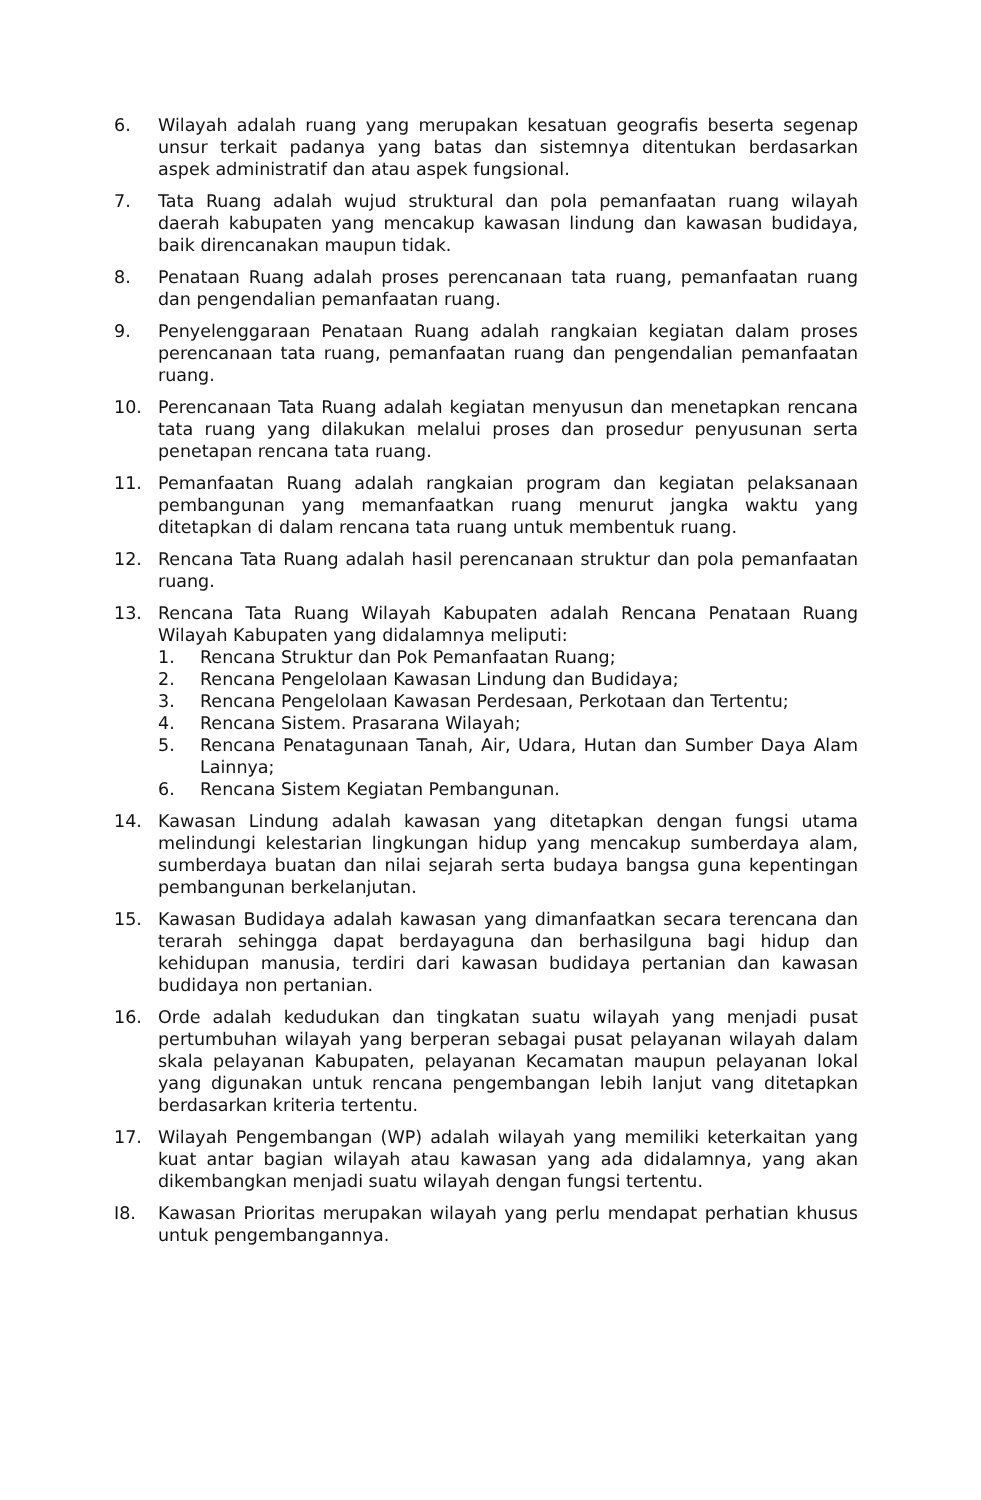6. Wilayah adalah ruang yang merupakan kesatuan geografis beserta segenap unsur terkait padanya yang batas dan sistemnya ditentukan berdasarkan aspek administratif dan atau aspek fungsional.
7. Tata Ruang adalah wujud struktural dan pola pemanfaatan ruang wilayah daerah kabupaten yang mencakup kawasan lindung dan kawasan budidaya, baik direncanakan maupun tidak.
8. Penataan Ruang adalah proses perencanaan tata ruang, pemanfaatan ruang dan pengendalian pemanfaatan ruang.
9. Penyelenggaraan Penataan Ruang adalah rangkaian kegiatan dalam proses perencanaan tata ruang, pemanfaatan ruang dan pengendalian pemanfaatan ruang.
10. Perencanaan Tata Ruang adalah kegiatan menyusun dan menetapkan rencana tata ruang yang dilakukan melalui proses dan prosedur penyusunan serta penetapan rencana tata ruang.
11. Pemanfaatan Ruang adalah rangkaian program dan kegiatan pelaksanaan pembangunan yang memanfaatkan ruang menurut jangka waktu yang ditetapkan di dalam rencana tata ruang untuk membentuk ruang.
12. Rencana Tata Ruang adalah hasil perencanaan struktur dan pola pemanfaatan ruang.
13. Rencana Tata Ruang Wilayah Kabupaten adalah Rencana Penataan Ruang Wilayah Kabupaten yang didalamnya meliputi:
1. Rencana Struktur dan Pok Pemanfaatan Ruang;
2. Rencana Pengelolaan Kawasan Lindung dan Budidaya;
3. Rencana Pengelolaan Kawasan Perdesaan, Perkotaan dan Tertentu;
4. Rencana Sistem. Prasarana Wilayah;
5. Rencana Penatagunaan Tanah, Air, Udara, Hutan dan Sumber Daya Alam Lainnya;
6. Rencana Sistem Kegiatan Pembangunan.
14. Kawasan Lindung adalah kawasan yang ditetapkan dengan fungsi utama melindungi kelestarian lingkungan hidup yang mencakup sumberdaya alam, sumberdaya buatan dan nilai sejarah serta budaya bangsa guna kepentingan pembangunan berkelanjutan.
15. Kawasan Budidaya adalah kawasan yang dimanfaatkan secara terencana dan terarah sehingga dapat berdayaguna dan berhasilguna bagi hidup dan kehidupan manusia, terdiri dari kawasan budidaya pertanian dan kawasan budidaya non pertanian.
16. Orde adalah kedudukan dan tingkatan suatu wilayah yang menjadi pusat pertumbuhan wilayah yang berperan sebagai pusat pelayanan wilayah dalam skala pelayanan Kabupaten, pelayanan Kecamatan maupun pelayanan lokal yang digunakan untuk rencana pengembangan lebih lanjut vang ditetapkan berdasarkan kriteria tertentu.
17. Wilayah Pengembangan (WP) adalah wilayah yang memiliki keterkaitan yang kuat antar bagian wilayah atau kawasan yang ada didalamnya, yang akan dikembangkan menjadi suatu wilayah dengan fungsi tertentu.
I8. Kawasan Prioritas merupakan wilayah yang perlu mendapat perhatian khusus untuk pengembangannya.